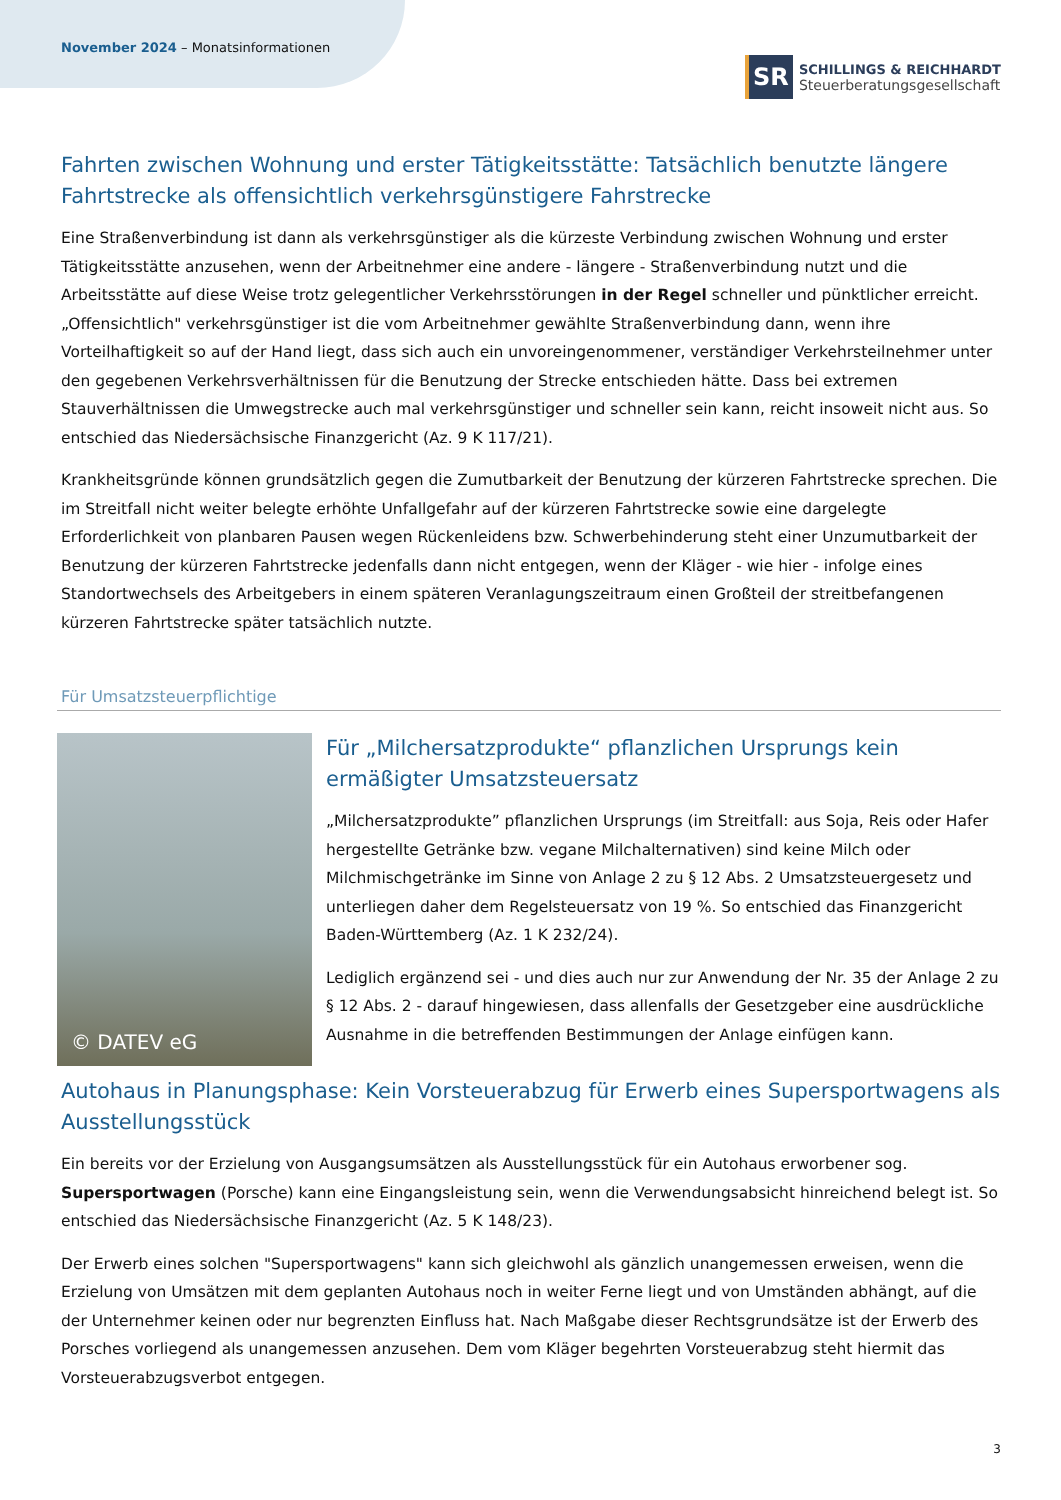November 2024 – Monatsinformationen
SR
SCHILLINGS & REICHHARDT
Steuerberatungsgesellschaft
Fahrten zwischen Wohnung und erster Tätigkeitsstätte: Tatsächlich benutzte längere Fahrtstrecke als offensichtlich verkehrsgünstigere Fahrstrecke
Eine Straßenverbindung ist dann als verkehrsgünstiger als die kürzeste Verbindung zwischen Wohnung und erster Tätigkeitsstätte anzusehen, wenn der Arbeitnehmer eine andere - längere - Straßenverbindung nutzt und die Arbeitsstätte auf diese Weise trotz gelegentlicher Verkehrsstörungen in der Regel schneller und pünktlicher erreicht. „Offensichtlich" verkehrsgünstiger ist die vom Arbeitnehmer gewählte Straßenverbindung dann, wenn ihre Vorteilhaftigkeit so auf der Hand liegt, dass sich auch ein unvoreingenommener, verständiger Verkehrsteilnehmer unter den gegebenen Verkehrsverhältnissen für die Benutzung der Strecke entschieden hätte. Dass bei extremen Stauverhältnissen die Umwegstrecke auch mal verkehrsgünstiger und schneller sein kann, reicht insoweit nicht aus. So entschied das Niedersächsische Finanzgericht (Az. 9 K 117/21).
Krankheitsgründe können grundsätzlich gegen die Zumutbarkeit der Benutzung der kürzeren Fahrtstrecke sprechen. Die im Streitfall nicht weiter belegte erhöhte Unfallgefahr auf der kürzeren Fahrtstrecke sowie eine dargelegte Erforderlichkeit von planbaren Pausen wegen Rückenleidens bzw. Schwerbehinderung steht einer Unzumutbarkeit der Benutzung der kürzeren Fahrtstrecke jedenfalls dann nicht entgegen, wenn der Kläger - wie hier - infolge eines Standortwechsels des Arbeitgebers in einem späteren Veranlagungszeitraum einen Großteil der streitbefangenen kürzeren Fahrtstrecke später tatsächlich nutzte.
Für Umsatzsteuerpflichtige
© DATEV eG
Für „Milchersatzprodukte“ pflanzlichen Ursprungs kein ermäßigter Umsatzsteuersatz
„Milchersatzprodukte” pflanzlichen Ursprungs (im Streitfall: aus Soja, Reis oder Hafer hergestellte Getränke bzw. vegane Milchalternativen) sind keine Milch oder Milchmischgetränke im Sinne von Anlage 2 zu § 12 Abs. 2 Umsatzsteuergesetz und unterliegen daher dem Regelsteuersatz von 19 %. So entschied das Finanzgericht Baden-Württemberg (Az. 1 K 232/24).
Lediglich ergänzend sei - und dies auch nur zur Anwendung der Nr. 35 der Anlage 2 zu § 12 Abs. 2 - darauf hingewiesen, dass allenfalls der Gesetzgeber eine ausdrückliche Ausnahme in die betreffenden Bestimmungen der Anlage einfügen kann.
Autohaus in Planungsphase: Kein Vorsteuerabzug für Erwerb eines Supersportwagens als Ausstellungsstück
Ein bereits vor der Erzielung von Ausgangsumsätzen als Ausstellungsstück für ein Autohaus erworbener sog. Supersportwagen (Porsche) kann eine Eingangsleistung sein, wenn die Verwendungsabsicht hinreichend belegt ist. So entschied das Niedersächsische Finanzgericht (Az. 5 K 148/23).
Der Erwerb eines solchen "Supersportwagens" kann sich gleichwohl als gänzlich unangemessen erweisen, wenn die Erzielung von Umsätzen mit dem geplanten Autohaus noch in weiter Ferne liegt und von Umständen abhängt, auf die der Unternehmer keinen oder nur begrenzten Einfluss hat. Nach Maßgabe dieser Rechtsgrundsätze ist der Erwerb des Porsches vorliegend als unangemessen anzusehen. Dem vom Kläger begehrten Vorsteuerabzug steht hiermit das Vorsteuerabzugsverbot entgegen.
3